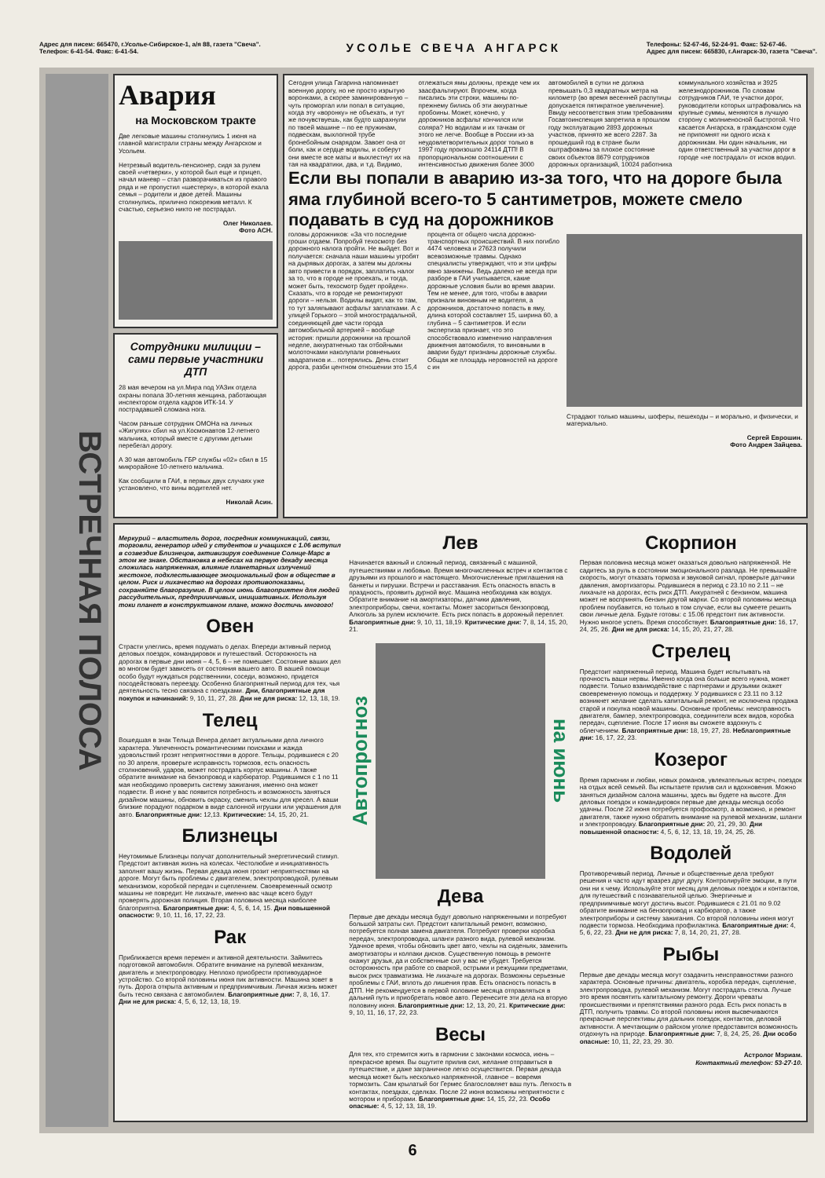Адрес для писем: 665470, г.Усолье-Сибирское-1, а/я 88, газета "Свеча".
Телефон: 6-41-54. Факс: 6-41-54.
УСОЛЬЕ СВЕЧА АНГАРСК
Телефоны: 52-67-46, 52-24-91. Факс: 52-67-46.
Адрес для писем: 665830, г.Ангарск-30, газета "Свеча".
ВСТРЕЧНАЯ ПОЛОСА
Авария
на Московском тракте
Две легковые машины столкнулись 1 июня на главной магистрали страны между Ангарском и Усольем.
Нетрезвый водитель-пенсионер, сидя за рулем своей «четверки», у которой был еще и прицеп, начал маневр – стал разворачиваться из правого ряда и не пропустил «шестерку», в которой ехала семья – родители и двое детей. Машины столкнулись, прилично покорежив металл. К счастью, серьезно никто не пострадал.
Олег Николаев.
Фото АСН.
Сотрудники милиции – сами первые участники ДТП
28 мая вечером на ул.Мира под УАЗик отдела охраны попала 30-летняя женщина, работающая инспектором отдела кадров ИТК-14. У пострадавшей сломана нога.
Часом раньше сотрудник ОМОНа на личных «Жигулях» сбил на ул.Космонавтов 12-летнего мальчика, который вместе с другими детьми перебегал дорогу.
А 30 мая автомобиль ГБР службы «02» сбил в 15 микрорайоне 10-летнего мальчика.
Как сообщили в ГАИ, в первых двух случаях уже установлено, что вины водителей нет.
Николай Асин.
Сегодня улица Гагарина напоминает военную дорогу, но не просто изрытую воронками, а скорее заминированную – чуть проморгал или попал в ситуацию, когда эту «воронку» не объехать, и тут же почувствуешь, как будто шарахнули по твоей машине – по ее пружинам, подвескам, выхлопной трубе бронебойным снарядом. Завоет она от боли, как и сердце водилы, и соберут они вместе все маты и выхлестнут их на тая на квадратики, два, и т.д. Видимо, отлежаться ямы должны, прежде чем их заасфальтируют. Впрочем, когда писались эти строки, машины по-прежнему бились об эти аккуратные пробоины. Может, конечно, у дорожников асфальт кончился или соляра? Но водилам и их тачкам от этого не легче. Вообще в России из-за неудовлетворительных дорог только в 1997 году произошло 24114 ДТП! В пропорциональном соотношении с интенсивностью движения более 3000 автомобилей в сутки не должна превышать 0,3 квадратных метра на километр (во время весенней распутицы допускается пятикратное увеличение). Ввиду несоответствия этим требованиям Госавтоинспекция запретила в прошлом году эксплуатацию 2893 дорожных участков, принято же всего 2287. За прошедший год в стране были оштрафованы за плохое состояние своих объектов 8679 сотрудников дорожных организаций, 10024 работника коммунального хозяйства и 3925 железнодорожников. По словам сотрудников ГАИ, те участки дорог, руководители которых штрафовались на крупные суммы, меняются в лучшую сторону с молниеносной быстротой. Что касается Ангарска, в гражданском суде не припомнят ни одного иска к дорожникам. Ни один начальник, ни один ответственный за участки дорог в городе «не пострадал» от исков водил.
Если вы попали в аварию из-за того, что на дороге была яма глубиной всего-то 5 сантиметров, можете смело подавать в суд на дорожников
головы дорожников: «За что последние гроши отдаем. Попробуй техосмотр без дорожного налога пройти. Не выйдет. Вот и получается: сначала наши машины угробят на дырявых дорогах, а затем мы должны авто привести в порядок, заплатить налог за то, что в городе не проехать, и тогда, может быть, техосмотр будет пройден». Сказать, что в городе не ремонтируют дороги – нельзя. Водилы видят, как то там, то тут заляпывают асфальт заплатками. А с улицей Горького – этой многострадальной, соединяющей две части города автомобильной артерией – вообще история: пришли дорожники на прошлой неделе, аккуратненько так отбойными молоточками наколупали ровненьких квадратиков и... потерялись. День стоит дорога, разби центном отношении это 15,4 процента от общего числа дорожно-транспортных происшествий. В них погибло 4474 человека и 27623 получили всевозможные травмы. Однако специалисты утверждают, что и эти цифры явно занижены. Ведь далеко не всегда при разборе в ГАИ учитывается, какие дорожные условия были во время аварии. Тем не менее, для того, чтобы в аварии признали виновным не водителя, а дорожников, достаточно попасть в яму, длина которой составляет 15, ширина 60, а глубина – 5 сантиметров. И если экспертиза признает, что это способствовало изменению направления движения автомобиля, то виновными в аварии будут признаны дорожные службы. Общая же площадь неровностей на дороге с ин
Страдают только машины, шоферы, пешеходы – и морально, и физически, и материально.
Сергей Еврошин.
Фото Андрея Зайцева.
Меркурий – властитель дорог, посредник коммуникаций, связи, торговли, генератор идей у студентов и учащихся с 1.06 вступил в созвездие Близнецов, активизируя соединение Солнце-Марс в этом же знаке. Обстановка в небесах на первую декаду месяца сложилась напряженная, влияние планетарных излучений жестокое, подхлестывающее эмоциональный фон в обществе в целом. Риск и лихачество на дорогах противопоказаны, сохраняйте благоразумие. В целом июнь благоприятен для людей рассудительных, предприимчивых, инициативных. Используя токи планет в конструктивном плане, можно достичь многого!
Овен
Страсти улеглись, время подумать о делах. Впереди активный период деловых поездок, командировок и путешествий. Осторожность на дорогах в первые дни июня – 4, 5, 6 – не помешает. Состояние ваших дел во многом будет зависеть от состояния вашего авто. В вашей помощи особо будут нуждаться родственники, соседи, возможно, придется посодействовать переезду. Особенно благоприятный период для тех, чья деятельность тесно связана с поездками. Дни, благоприятные для покупок и начинаний: 9, 10, 11, 27, 28. Дни не для риска: 12, 13, 18, 19.
Телец
Вошедшая в знак Тельца Венера делает актуальными дела личного характера. Увлеченность романтическими поисками и жажда удовольствий грозят неприятностями в дороге. Тельцы, родившиеся с 20 по 30 апреля, проверьте исправность тормозов, есть опасность столкновений, ударов, может пострадать корпус машины. А также обратите внимание на бензопровод и карбюратор. Родившимся с 1 по 11 мая необходимо проверить систему зажигания, именно она может подвести. В июне у вас появится потребность и возможность заняться дизайном машины, обновить окраску, сменить чехлы для кресел. А ваши близкие порадуют подарком в виде салонной игрушки или украшения для авто. Благоприятные дни: 12,13. Критические: 14, 15, 20, 21.
Близнецы
Неутомимые Близнецы получат дополнительный энергетический стимул. Предстоит активная жизнь на колесах. Честолюбие и инициативность заполнят вашу жизнь. Первая декада июня грозит неприятностями на дороге. Могут быть проблемы с двигателем, электропроводкой, рулевым механизмом, коробкой передач и сцеплением. Своевременный осмотр машины не повредит. Не лихачьте, именно вас чаще всего будут проверять дорожная полиция. Вторая половина месяца наиболее благоприятна. Благоприятные дни: 4, 5, 6, 14, 15. Дни повышенной опасности: 9, 10, 11, 16, 17, 22, 23.
Рак
Приближается время перемен и активной деятельности. Займитесь подготовкой автомобиля. Обратите внимание на рулевой механизм, двигатель и электропроводку. Неплохо приобрести противоударное устройство. Со второй половины июня пик активности. Машина зовет в путь. Дорога открыта активным и предприимчивым. Личная жизнь может быть тесно связана с автомобилем. Благоприятные дни: 7, 8, 16, 17. Дни не для риска: 4, 5, 6, 12, 13, 18, 19.
Лев
Начинается важный и сложный период, связанный с машиной, путешествиями и любовью. Время многочисленных встреч и контактов с друзьями из прошлого и настоящего. Многочисленные приглашения на банкеты и пирушки. Встречи и расставания. Есть опасность впасть в праздность, проявить дурной вкус. Машина необходима как воздух. Обратите внимание на амортизаторы, датчики давления, электроприборы, свечи, контакты. Может засориться бензопровод. Алкоголь за рулем исключите. Есть риск попасть в дорожный переплет. Благоприятные дни: 9, 10, 11, 18,19. Критические дни: 7, 8, 14, 15, 20, 21.
Автопрогноз
на июнь
Дева
Первые две декады месяца будут довольно напряженными и потребуют большой затраты сил. Предстоит капитальный ремонт, возможно, потребуется полная замена двигателя. Потребуют проверки коробка передач, электропроводка, шланги разного вида, рулевой механизм. Удачное время, чтобы обновить цвет авто, чехлы на сиденьях, заменить амортизаторы и колпаки дисков. Существенную помощь в ремонте окажут друзья, да и собственные сил у вас не убудет. Требуется осторожность при работе со сваркой, острыми и режущими предметами, высок риск травматизма. Не лихачьте на дорогах. Возможны серьезные проблемы с ГАИ, вплоть до лишения прав. Есть опасность попасть в ДТП. Не рекомендуется в первой половине месяца отправляться в дальний путь и приобретать новое авто. Перенесите эти дела на вторую половину июня. Благоприятные дни: 12, 13, 20, 21. Критические дни: 9, 10, 11, 16, 17, 22, 23.
Весы
Для тех, кто стремится жить в гармонии с законами космоса, июнь – прекрасное время. Вы ощутите прилив сил, желание отправиться в путешествие, и даже заграничное легко осуществится. Первая декада месяца может быть несколько напряженной, главное – вовремя тормозить. Сам крылатый бог Гермес благословляет ваш путь. Легкость в контактах, поездках, сделках. После 22 июня возможны неприятности с мотором и приборами. Благоприятные дни: 14, 15, 22, 23. Особо опасные: 4, 5, 12, 13, 18, 19.
Скорпион
Первая половина месяца может оказаться довольно напряженной. Не садитесь за руль в состоянии эмоционального разлада. Не превышайте скорость, могут отказать тормоза и звуковой сигнал, проверьте датчики давления, амортизаторы. Родившиеся в период с 23.10 по 2.11 – не лихачьте на дорогах, есть риск ДТП. Аккуратней с бензином, машина может не воспринять бензин другой марки. Со второй половины месяца проблем поубавится, но только в том случае, если вы сумеете решить свои личные дела. Будьте готовы: с 15.06 предстоит пик активности. Нужно многое успеть. Время способствует. Благоприятные дни: 16, 17, 24, 25, 26. Дни не для риска: 14, 15, 20, 21, 27, 28.
Стрелец
Предстоит напряженный период. Машина будет испытывать на прочность ваши нервы. Именно когда она больше всего нужна, может подвести. Только взаимодействие с партнерами и друзьями окажет своевременную помощь и поддержку. У родившихся с 23.11 по 3.12 возникнет желание сделать капитальный ремонт, не исключена продажа старой и покупка новой машины. Основные проблемы: неисправность двигателя, бампер, электропроводка, соединители всех видов, коробка передач, сцепление. После 17 июня вы сможете вздохнуть с облегчением. Благоприятные дни: 18, 19, 27, 28. Неблагоприятные дни: 16, 17, 22, 23.
Козерог
Время гармонии и любви, новых романов, увлекательных встреч, поездок на отдых всей семьей. Вы испытаете прилив сил и вдохновения. Можно заняться дизайном салона машины, здесь вы будете на высоте. Для деловых поездок и командировок первые две декады месяца особо удачны. После 22 июня потребуется профосмотр, а возможно, и ремонт двигателя, также нужно обратить внимание на рулевой механизм, шланги и электропроводку. Благоприятные дни: 20, 21, 29, 30. Дни повышенной опасности: 4, 5, 6, 12, 13, 18, 19, 24, 25, 26.
Водолей
Противоречивый период. Личные и общественные дела требуют решения и часто идут вразрез друг другу. Контролируйте эмоции, в пути они ни к чему. Используйте этот месяц для деловых поездок и контактов, для путешествий с познавательной целью. Энергичные и предприимчивые могут достичь высот. Родившиеся с 21.01 по 9.02 обратите внимание на бензопровод и карбюратор, а также электроприборы и систему зажигания. Со второй половины июня могут подвести тормоза. Необходима профилактика. Благоприятные дни: 4, 5, 6, 22, 23. Дни не для риска: 7, 8, 14, 20, 21, 27, 28.
Рыбы
Первые две декады месяца могут озадачить неисправностями разного характера. Основные причины: двигатель, коробка передач, сцепление, электропроводка, рулевой механизм. Могут пострадать стекла. Лучше это время посвятить капитальному ремонту. Дороги чреваты происшествиями и препятствиями разного рода. Есть риск попасть в ДТП, получить травмы. Со второй половины июня высвечиваются прекрасные перспективы для дальних поездок, контактов, деловой активности. А мечтающим о райском уголке предоставится возможность отдохнуть на природе. Благоприятные дни: 7, 8, 24, 25, 26. Дни особо опасные: 10, 11, 22, 23, 29. 30.
Астролог Мэриам.
Контактный телефон: 53-27-10.
6